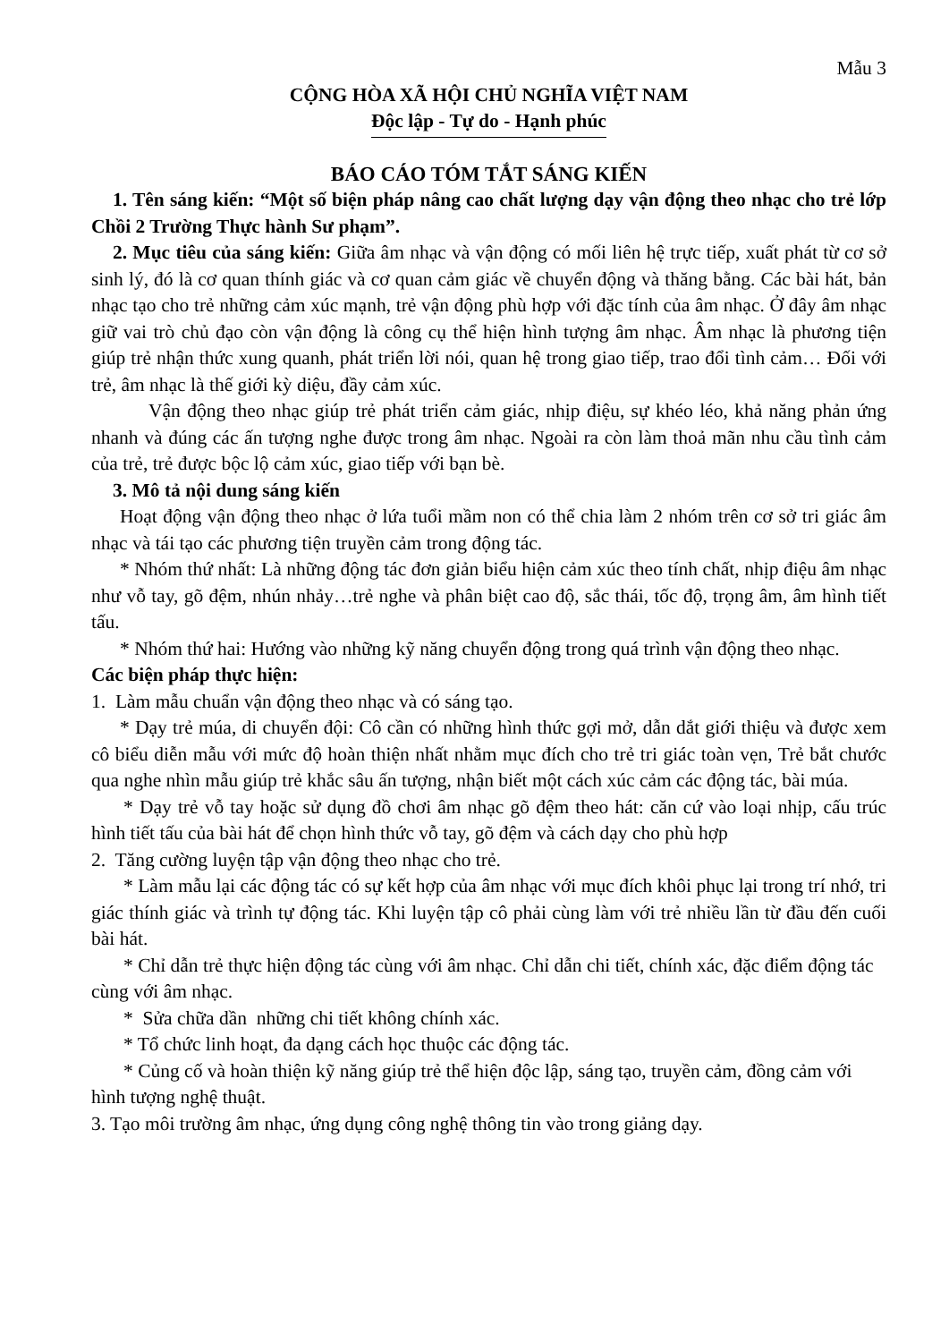Mẫu 3
CỘNG HÒA XÃ HỘI CHỦ NGHĨA VIỆT NAM
Độc lập - Tự do - Hạnh phúc
BÁO CÁO TÓM TẮT SÁNG KIẾN
1. Tên sáng kiến: “Một số biện pháp nâng cao chất lượng dạy vận động theo nhạc cho trẻ lớp Chồi 2 Trường Thực hành Sư phạm”.
2. Mục tiêu của sáng kiến: Giữa âm nhạc và vận động có mối liên hệ trực tiếp, xuất phát từ cơ sở sinh lý, đó là cơ quan thính giác và cơ quan cảm giác về chuyển động và thăng bằng. Các bài hát, bản nhạc tạo cho trẻ những cảm xúc mạnh, trẻ vận động phù hợp với đặc tính của âm nhạc. Ở đây âm nhạc giữ vai trò chủ đạo còn vận động là công cụ thể hiện hình tượng âm nhạc. Âm nhạc là phương tiện giúp trẻ nhận thức xung quanh, phát triển lời nói, quan hệ trong giao tiếp, trao đổi tình cảm… Đối với trẻ, âm nhạc là thế giới kỳ diệu, đầy cảm xúc.
Vận động theo nhạc giúp trẻ phát triển cảm giác, nhịp điệu, sự khéo léo, khả năng phản ứng nhanh và đúng các ấn tượng nghe được trong âm nhạc. Ngoài ra còn làm thoả mãn nhu cầu tình cảm của trẻ, trẻ được bộc lộ cảm xúc, giao tiếp với bạn bè.
3. Mô tả nội dung sáng kiến
Hoạt động vận động theo nhạc ở lứa tuổi mầm non có thể chia làm 2 nhóm trên cơ sở tri giác âm nhạc và tái tạo các phương tiện truyền cảm trong động tác.
* Nhóm thứ nhất: Là những động tác đơn giản biểu hiện cảm xúc theo tính chất, nhịp điệu âm nhạc như vỗ tay, gõ đệm, nhún nhảy…trẻ nghe và phân biệt cao độ, sắc thái, tốc độ, trọng âm, âm hình tiết tấu.
* Nhóm thứ hai: Hướng vào những kỹ năng chuyển động trong quá trình vận động theo nhạc.
Các biện pháp thực hiện:
1. Làm mẫu chuẩn vận động theo nhạc và có sáng tạo.
* Dạy trẻ múa, di chuyển đội: Cô cần có những hình thức gợi mở, dẫn dắt giới thiệu và được xem cô biểu diễn mẫu với mức độ hoàn thiện nhất nhằm mục đích cho trẻ tri giác toàn vẹn, Trẻ bắt chước qua nghe nhìn mẫu giúp trẻ khắc sâu ấn tượng, nhận biết một cách xúc cảm các động tác, bài múa.
* Dạy trẻ vỗ tay hoặc sử dụng đồ chơi âm nhạc gõ đệm theo hát: căn cứ vào loại nhịp, cấu trúc hình tiết tấu của bài hát để chọn hình thức vỗ tay, gõ đệm và cách dạy cho phù hợp
2. Tăng cường luyện tập vận động theo nhạc cho trẻ.
* Làm mẫu lại các động tác có sự kết hợp của âm nhạc với mục đích khôi phục lại trong trí nhớ, tri giác thính giác và trình tự động tác. Khi luyện tập cô phải cùng làm với trẻ nhiều lần từ đầu đến cuối bài hát.
* Chỉ dẫn trẻ thực hiện động tác cùng với âm nhạc. Chỉ dẫn chi tiết, chính xác, đặc điểm động tác cùng với âm nhạc.
* Sửa chữa dần những chi tiết không chính xác.
* Tổ chức linh hoạt, đa dạng cách học thuộc các động tác.
* Củng cố và hoàn thiện kỹ năng giúp trẻ thể hiện độc lập, sáng tạo, truyền cảm, đồng cảm với hình tượng nghệ thuật.
3. Tạo môi trường âm nhạc, ứng dụng công nghệ thông tin vào trong giảng dạy.